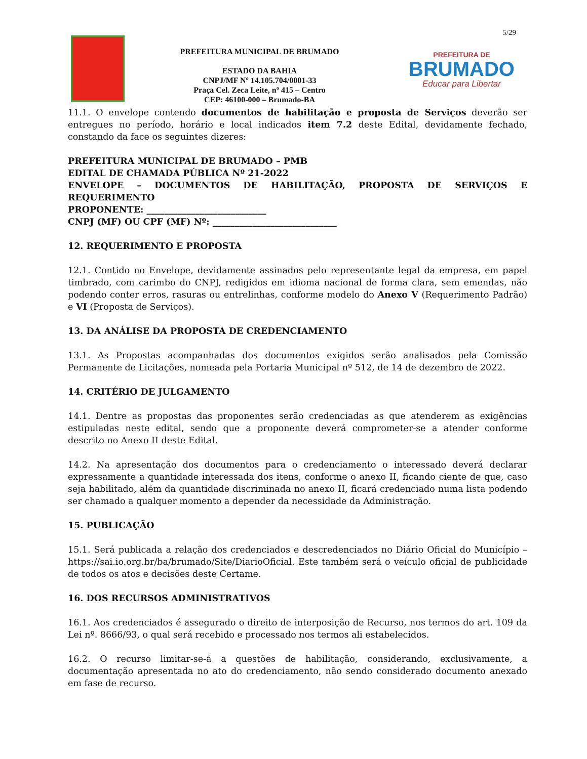5/29
PREFEITURA MUNICIPAL DE BRUMADO
ESTADO DA BAHIA
CNPJ/MF Nº 14.105.704/0001-33
Praça Cel. Zeca Leite, nº 415 – Centro
CEP: 46100-000 – Brumado-BA
PREFEITURA DE
BRUMADO
Educar para Libertar
11.1. O envelope contendo documentos de habilitação e proposta de Serviços deverão ser entregues no período, horário e local indicados item 7.2 deste Edital, devidamente fechado, constando da face os seguintes dizeres:
PREFEITURA MUNICIPAL DE BRUMADO – PMB
EDITAL DE CHAMADA PÚBLICA Nº 21-2022
ENVELOPE – DOCUMENTOS DE HABILITAÇÃO, PROPOSTA DE SERVIÇOS E REQUERIMENTO
PROPONENTE: ___________________________
CNPJ (MF) OU CPF (MF) Nº: ____________________________
12. REQUERIMENTO E PROPOSTA
12.1. Contido no Envelope, devidamente assinados pelo representante legal da empresa, em papel timbrado, com carimbo do CNPJ, redigidos em idioma nacional de forma clara, sem emendas, não podendo conter erros, rasuras ou entrelinhas, conforme modelo do Anexo V (Requerimento Padrão) e VI (Proposta de Serviços).
13. DA ANÁLISE DA PROPOSTA DE CREDENCIAMENTO
13.1. As Propostas acompanhadas dos documentos exigidos serão analisados pela Comissão Permanente de Licitações, nomeada pela Portaria Municipal nº 512, de 14 de dezembro de 2022.
14. CRITÉRIO DE JULGAMENTO
14.1. Dentre as propostas das proponentes serão credenciadas as que atenderem as exigências estipuladas neste edital, sendo que a proponente deverá comprometer-se a atender conforme descrito no Anexo II deste Edital.
14.2. Na apresentação dos documentos para o credenciamento o interessado deverá declarar expressamente a quantidade interessada dos itens, conforme o anexo II, ficando ciente de que, caso seja habilitado, além da quantidade discriminada no anexo II, ficará credenciado numa lista podendo ser chamado a qualquer momento a depender da necessidade da Administração.
15. PUBLICAÇÃO
15.1. Será publicada a relação dos credenciados e descredenciados no Diário Oficial do Município – https://sai.io.org.br/ba/brumado/Site/DiarioOficial. Este também será o veículo oficial de publicidade de todos os atos e decisões deste Certame.
16. DOS RECURSOS ADMINISTRATIVOS
16.1. Aos credenciados é assegurado o direito de interposição de Recurso, nos termos do art. 109 da Lei nº. 8666/93, o qual será recebido e processado nos termos ali estabelecidos.
16.2. O recurso limitar-se-á a questões de habilitação, considerando, exclusivamente, a documentação apresentada no ato do credenciamento, não sendo considerado documento anexado em fase de recurso.